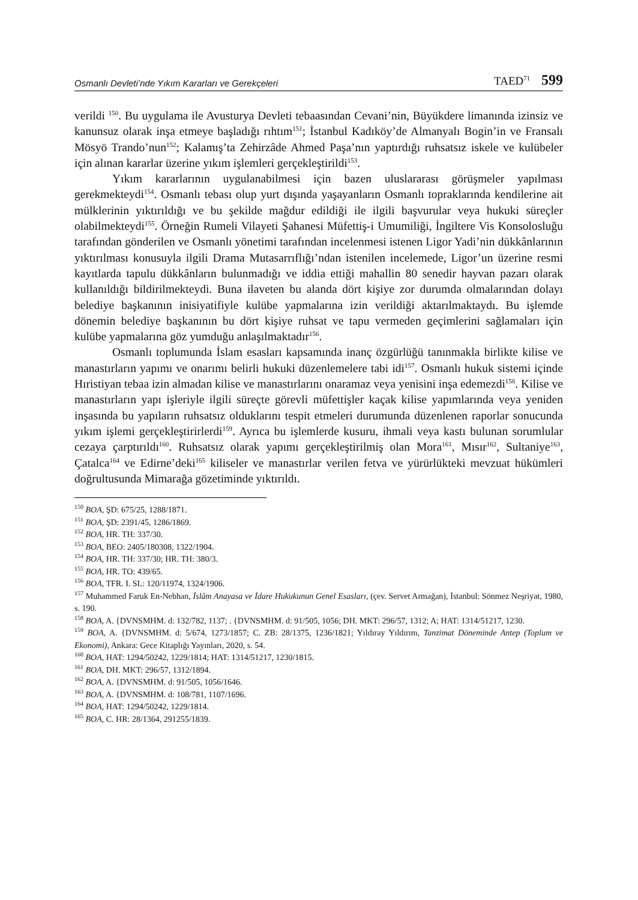Osmanlı Devleti’nde Yıkım Kararları ve Gerekçeleri TAED<sup>71</sup> 599
verildi <sup>150</sup>. Bu uygulama ile Avusturya Devleti tebaasından Cevani’nin, Büyükdere limanında izinsiz ve kanunsuz olarak inşa etmeye başladığı rıhtım<sup>151</sup>; İstanbul Kadıköy’de Almanyalı Bogin’in ve Fransalı Mösyö Trando’nun<sup>152</sup>; Kalamış’ta Zehirzâde Ahmed Paşa’nın yaptırdığı ruhsatsız iskele ve kulübeler için alınan kararlar üzerine yıkım işlemleri gerçekleştirildi<sup>153</sup>.
Yıkım kararlarının uygulanabilmesi için bazen uluslararası görüşmeler yapılması gerekmekteydi<sup>154</sup>. Osmanlı tebası olup yurt dışında yaşayanların Osmanlı topraklarında kendilerine ait mülklerinin yıktırıldığı ve bu şekilde mağdur edildiği ile ilgili başvurular veya hukuki süreçler olabilmekteydi<sup>155</sup>. Örneğin Rumeli Vilayeti Şahanesi Müfettiş-i Umumiliği, İngiltere Vis Konsolosluğu tarafından gönderilen ve Osmanlı yönetimi tarafından incelenmesi istenen Ligor Yadi’nin dükkânlarının yıktırılması konusuyla ilgili Drama Mutasarrıflığı’ndan istenilen incelemede, Ligor’un üzerine resmi kayıtlarda tapulu dükkânların bulunmadığı ve iddia ettiği mahallin 80 senedir hayvan pazarı olarak kullanıldığı bildirilmekteydi. Buna ilaveten bu alanda dört kişiye zor durumda olmalarından dolayı belediye başkanının inisiyatifiyle kulübe yapmalarına izin verildiği aktarılmaktaydı. Bu işlemde dönemin belediye başkanının bu dört kişiye ruhsat ve tapu vermeden geçimlerini sağlamaları için kulübe yapmalarına göz yumduğu anlaşılmaktadır<sup>156</sup>.
Osmanlı toplumunda İslam esasları kapsamında inanç özgürlüğü tanınmakla birlikte kilise ve manastırların yapımı ve onarımı belirli hukuki düzenlemelere tabi idi<sup>157</sup>. Osmanlı hukuk sistemi içinde Hıristiyan tebaa izin almadan kilise ve manastırlarını onaramaz veya yenisini inşa edemezdi<sup>158</sup>. Kilise ve manastırların yapı işleriyle ilgili süreçte görevli müfettişler kaçak kilise yapımlarında veya yeniden inşasında bu yapıların ruhsatsız olduklarını tespit etmeleri durumunda düzenlenen raporlar sonucunda yıkım işlemi gerçekleştirirlerdi<sup>159</sup>. Ayrıca bu işlemlerde kusuru, ihmali veya kastı bulunan sorumlular cezaya çarptırıldı<sup>160</sup>. Ruhsatsız olarak yapımı gerçekleştirilmiş olan Mora<sup>161</sup>, Mısır<sup>162</sup>, Sultaniye<sup>163</sup>, Çatalca<sup>164</sup> ve Edirne’deki<sup>165</sup> kiliseler ve manastırlar verilen fetva ve yürürlükteki mevzuat hükümleri doğrultusunda Mimarağa gözetiminde yıktırıldı.
<sup>150</sup> BOA, ŞD: 675/25, 1288/1871.
<sup>151</sup> BOA, ŞD: 2391/45, 1286/1869.
<sup>152</sup> BOA, HR. TH: 337/30.
<sup>153</sup> BOA, BEO: 2405/180308, 1322/1904.
<sup>154</sup> BOA, HR. TH: 337/30; HR. TH: 380/3.
<sup>155</sup> BOA, HR. TO: 439/65.
<sup>156</sup> BOA, TFR. I. SL: 120/11974, 1324/1906.
<sup>157</sup> Muhammed Faruk En-Nebhan, İslâm Anayasa ve İdare Hukukunun Genel Esasları, (çev. Servet Armağan), İstanbul: Sönmez Neşriyat, 1980, s. 190.
<sup>158</sup> BOA, A. {DVNSMHM. d: 132/782, 1137; . {DVNSMHM. d: 91/505, 1056; DH. MKT: 296/57, 1312; A; HAT: 1314/51217, 1230.
<sup>159</sup> BOA, A. {DVNSMHM. d: 5/674, 1273/1857; C. ZB: 28/1375, 1236/1821; Yıldıray Yıldırım, Tanzimat Döneminde Antep (Toplum ve Ekonomi), Ankara: Gece Kitaplığı Yayınları, 2020, s. 54.
<sup>160</sup> BOA, HAT: 1294/50242, 1229/1814; HAT: 1314/51217, 1230/1815.
<sup>161</sup> BOA, DH. MKT: 296/57, 1312/1894.
<sup>162</sup> BOA, A. {DVNSMHM. d: 91/505, 1056/1646.
<sup>163</sup> BOA, A. {DVNSMHM. d: 108/781, 1107/1696.
<sup>164</sup> BOA, HAT: 1294/50242, 1229/1814.
<sup>165</sup> BOA, C. HR: 28/1364, 291255/1839.